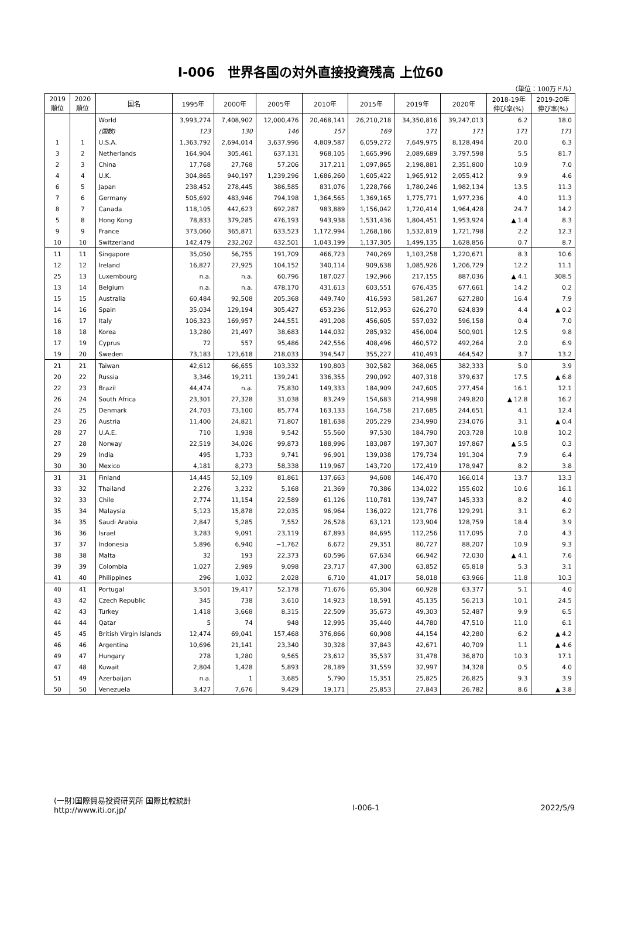Ⅰ-006　世界各国の対外直接投資残高 上位60
（単位：100万ドル）
| 2019 順位 | 2020 順位 | 国名 | 1995年 | 2000年 | 2005年 | 2010年 | 2015年 | 2019年 | 2020年 | 2018-19年 伸び率(%) | 2019-20年 伸び率(%) |
| --- | --- | --- | --- | --- | --- | --- | --- | --- | --- | --- | --- |
| | | World | 3,993,274 | 7,408,902 | 12,000,476 | 20,468,141 | 26,210,218 | 34,350,816 | 39,247,013 | 6.2 | 18.0 |
| | | (国数) | 123 | 130 | 146 | 157 | 169 | 171 | 171 | 171 | 171 |
| 1 | 1 | U.S.A. | 1,363,792 | 2,694,014 | 3,637,996 | 4,809,587 | 6,059,272 | 7,649,975 | 8,128,494 | 20.0 | 6.3 |
| 3 | 2 | Netherlands | 164,904 | 305,461 | 637,131 | 968,105 | 1,665,996 | 2,089,689 | 3,797,598 | 5.5 | 81.7 |
| 2 | 3 | China | 17,768 | 27,768 | 57,206 | 317,211 | 1,097,865 | 2,198,881 | 2,351,800 | 10.9 | 7.0 |
| 4 | 4 | U.K. | 304,865 | 940,197 | 1,239,296 | 1,686,260 | 1,605,422 | 1,965,912 | 2,055,412 | 9.9 | 4.6 |
| 6 | 5 | Japan | 238,452 | 278,445 | 386,585 | 831,076 | 1,228,766 | 1,780,246 | 1,982,134 | 13.5 | 11.3 |
| 7 | 6 | Germany | 505,692 | 483,946 | 794,198 | 1,364,565 | 1,369,165 | 1,775,771 | 1,977,236 | 4.0 | 11.3 |
| 8 | 7 | Canada | 118,105 | 442,623 | 692,287 | 983,889 | 1,156,042 | 1,720,414 | 1,964,428 | 24.7 | 14.2 |
| 5 | 8 | Hong Kong | 78,833 | 379,285 | 476,193 | 943,938 | 1,531,436 | 1,804,451 | 1,953,924 | ▲ 1.4 | 8.3 |
| 9 | 9 | France | 373,060 | 365,871 | 633,523 | 1,172,994 | 1,268,186 | 1,532,819 | 1,721,798 | 2.2 | 12.3 |
| 10 | 10 | Switzerland | 142,479 | 232,202 | 432,501 | 1,043,199 | 1,137,305 | 1,499,135 | 1,628,856 | 0.7 | 8.7 |
| 11 | 11 | Singapore | 35,050 | 56,755 | 191,709 | 466,723 | 740,269 | 1,103,258 | 1,220,671 | 8.3 | 10.6 |
| 12 | 12 | Ireland | 16,827 | 27,925 | 104,152 | 340,114 | 909,638 | 1,085,926 | 1,206,729 | 12.2 | 11.1 |
| 25 | 13 | Luxembourg | n.a. | n.a. | 60,796 | 187,027 | 192,966 | 217,155 | 887,036 | ▲ 4.1 | 308.5 |
| 13 | 14 | Belgium | n.a. | n.a. | 478,170 | 431,613 | 603,551 | 676,435 | 677,661 | 14.2 | 0.2 |
| 15 | 15 | Australia | 60,484 | 92,508 | 205,368 | 449,740 | 416,593 | 581,267 | 627,280 | 16.4 | 7.9 |
| 14 | 16 | Spain | 35,034 | 129,194 | 305,427 | 653,236 | 512,953 | 626,270 | 624,839 | 4.4 | ▲ 0.2 |
| 16 | 17 | Italy | 106,323 | 169,957 | 244,551 | 491,208 | 456,605 | 557,032 | 596,158 | 0.4 | 7.0 |
| 18 | 18 | Korea | 13,280 | 21,497 | 38,683 | 144,032 | 285,932 | 456,004 | 500,901 | 12.5 | 9.8 |
| 17 | 19 | Cyprus | 72 | 557 | 95,486 | 242,556 | 408,496 | 460,572 | 492,264 | 2.0 | 6.9 |
| 19 | 20 | Sweden | 73,183 | 123,618 | 218,033 | 394,547 | 355,227 | 410,493 | 464,542 | 3.7 | 13.2 |
| 21 | 21 | Taiwan | 42,612 | 66,655 | 103,332 | 190,803 | 302,582 | 368,065 | 382,333 | 5.0 | 3.9 |
| 20 | 22 | Russia | 3,346 | 19,211 | 139,241 | 336,355 | 290,092 | 407,318 | 379,637 | 17.5 | ▲ 6.8 |
| 22 | 23 | Brazil | 44,474 | n.a. | 75,830 | 149,333 | 184,909 | 247,605 | 277,454 | 16.1 | 12.1 |
| 26 | 24 | South Africa | 23,301 | 27,328 | 31,038 | 83,249 | 154,683 | 214,998 | 249,820 | ▲ 12.8 | 16.2 |
| 24 | 25 | Denmark | 24,703 | 73,100 | 85,774 | 163,133 | 164,758 | 217,685 | 244,651 | 4.1 | 12.4 |
| 23 | 26 | Austria | 11,400 | 24,821 | 71,807 | 181,638 | 205,229 | 234,990 | 234,076 | 3.1 | ▲ 0.4 |
| 28 | 27 | U.A.E. | 710 | 1,938 | 9,542 | 55,560 | 97,530 | 184,790 | 203,728 | 10.8 | 10.2 |
| 27 | 28 | Norway | 22,519 | 34,026 | 99,873 | 188,996 | 183,087 | 197,307 | 197,867 | ▲ 5.5 | 0.3 |
| 29 | 29 | India | 495 | 1,733 | 9,741 | 96,901 | 139,038 | 179,734 | 191,304 | 7.9 | 6.4 |
| 30 | 30 | Mexico | 4,181 | 8,273 | 58,338 | 119,967 | 143,720 | 172,419 | 178,947 | 8.2 | 3.8 |
| 31 | 31 | Finland | 14,445 | 52,109 | 81,861 | 137,663 | 94,608 | 146,470 | 166,014 | 13.7 | 13.3 |
| 33 | 32 | Thailand | 2,276 | 3,232 | 5,168 | 21,369 | 70,386 | 134,022 | 155,602 | 10.6 | 16.1 |
| 32 | 33 | Chile | 2,774 | 11,154 | 22,589 | 61,126 | 110,781 | 139,747 | 145,333 | 8.2 | 4.0 |
| 35 | 34 | Malaysia | 5,123 | 15,878 | 22,035 | 96,964 | 136,022 | 121,776 | 129,291 | 3.1 | 6.2 |
| 34 | 35 | Saudi Arabia | 2,847 | 5,285 | 7,552 | 26,528 | 63,121 | 123,904 | 128,759 | 18.4 | 3.9 |
| 36 | 36 | Israel | 3,283 | 9,091 | 23,119 | 67,893 | 84,695 | 112,256 | 117,095 | 7.0 | 4.3 |
| 37 | 37 | Indonesia | 5,896 | 6,940 | −1,762 | 6,672 | 29,351 | 80,727 | 88,207 | 10.9 | 9.3 |
| 38 | 38 | Malta | 32 | 193 | 22,373 | 60,596 | 67,634 | 66,942 | 72,030 | ▲ 4.1 | 7.6 |
| 39 | 39 | Colombia | 1,027 | 2,989 | 9,098 | 23,717 | 47,300 | 63,852 | 65,818 | 5.3 | 3.1 |
| 41 | 40 | Philippines | 296 | 1,032 | 2,028 | 6,710 | 41,017 | 58,018 | 63,966 | 11.8 | 10.3 |
| 40 | 41 | Portugal | 3,501 | 19,417 | 52,178 | 71,676 | 65,304 | 60,928 | 63,377 | 5.1 | 4.0 |
| 43 | 42 | Czech Republic | 345 | 738 | 3,610 | 14,923 | 18,591 | 45,135 | 56,213 | 10.1 | 24.5 |
| 42 | 43 | Turkey | 1,418 | 3,668 | 8,315 | 22,509 | 35,673 | 49,303 | 52,487 | 9.9 | 6.5 |
| 44 | 44 | Qatar | 5 | 74 | 948 | 12,995 | 35,440 | 44,780 | 47,510 | 11.0 | 6.1 |
| 45 | 45 | British Virgin Islands | 12,474 | 69,041 | 157,468 | 376,866 | 60,908 | 44,154 | 42,280 | 6.2 | ▲ 4.2 |
| 46 | 46 | Argentina | 10,696 | 21,141 | 23,340 | 30,328 | 37,843 | 42,671 | 40,709 | 1.1 | ▲ 4.6 |
| 49 | 47 | Hungary | 278 | 1,280 | 9,565 | 23,612 | 35,537 | 31,478 | 36,870 | 10.3 | 17.1 |
| 47 | 48 | Kuwait | 2,804 | 1,428 | 5,893 | 28,189 | 31,559 | 32,997 | 34,328 | 0.5 | 4.0 |
| 51 | 49 | Azerbaijan | n.a. | 1 | 3,685 | 5,790 | 15,351 | 25,825 | 26,825 | 9.3 | 3.9 |
| 50 | 50 | Venezuela | 3,427 | 7,676 | 9,429 | 19,171 | 25,853 | 27,843 | 26,782 | 8.6 | ▲ 3.8 |
(一財)国際貿易投資研究所 国際比較統計
http://www.iti.or.jp/
Ⅰ-006-1
2022/5/9